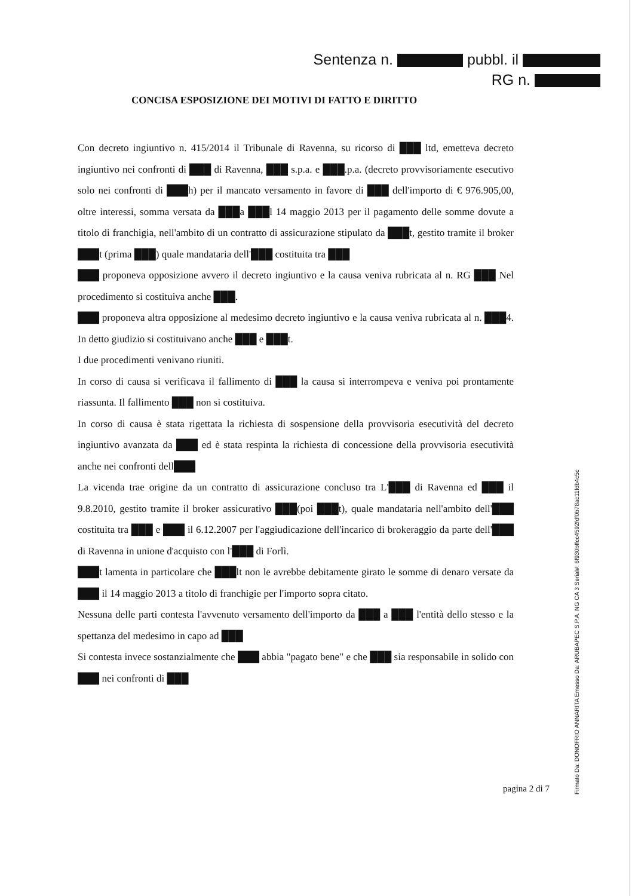Sentenza n. pubbl. il
RG n.
CONCISA ESPOSIZIONE DEI MOTIVI DI FATTO E DIRITTO
Con decreto ingiuntivo n. 415/2014 il Tribunale di Ravenna, su ricorso di ███ ltd, emetteva decreto ingiuntivo nei confronti di ███ di Ravenna, ███ s.p.a. e ███.p.a. (decreto provvisoriamente esecutivo solo nei confronti di ███h) per il mancato versamento in favore di ███ dell'importo di € 976.905,00, oltre interessi, somma versata da ███a ███l 14 maggio 2013 per il pagamento delle somme dovute a titolo di franchigia, nell'ambito di un contratto di assicurazione stipulato da ███t, gestito tramite il broker ███t (prima ███) quale mandataria dell'███ costituita tra ███
███ proponeva opposizione avvero il decreto ingiuntivo e la causa veniva rubricata al n. RG ███ Nel procedimento si costituiva anche ███.
███ proponeva altra opposizione al medesimo decreto ingiuntivo e la causa veniva rubricata al n. ███4. In detto giudizio si costituivano anche ███ e ███t.
I due procedimenti venivano riuniti.
In corso di causa si verificava il fallimento di ███ la causa si interrompeva e veniva poi prontamente riassunta. Il fallimento ███ non si costituiva.
In corso di causa è stata rigettata la richiesta di sospensione della provvisoria esecutività del decreto ingiuntivo avanzata da ███ ed è stata respinta la richiesta di concessione della provvisoria esecutività anche nei confronti dell███
La vicenda trae origine da un contratto di assicurazione concluso tra L'███ di Ravenna ed ███ il 9.8.2010, gestito tramite il broker assicurativo ███(poi ███t), quale mandataria nell'ambito dell'███ costituita tra ███ e ███ il 6.12.2007 per l'aggiudicazione dell'incarico di brokeraggio da parte dell'███ di Ravenna in unione d'acquisto con l'███ di Forlì.
███t lamenta in particolare che ███lt non le avrebbe debitamente girato le somme di denaro versate da ███ il 14 maggio 2013 a titolo di franchigie per l'importo sopra citato.
Nessuna delle parti contesta l'avvenuto versamento dell'importo da ███ a ███ l'entità dello stesso e la spettanza del medesimo in capo ad ███
Si contesta invece sostanzialmente che ███ abbia "pagato bene" e che ███ sia responsabile in solido con ███ nei confronti di ███
pagina 2 di 7
Firmato Da: DONOFRIO ANNARITA Emesso Da: ARUBAPEC S.P.A. NG CA 3 Serial#: 6f930bffcc4592fdf0b78ac11fdb4c5c